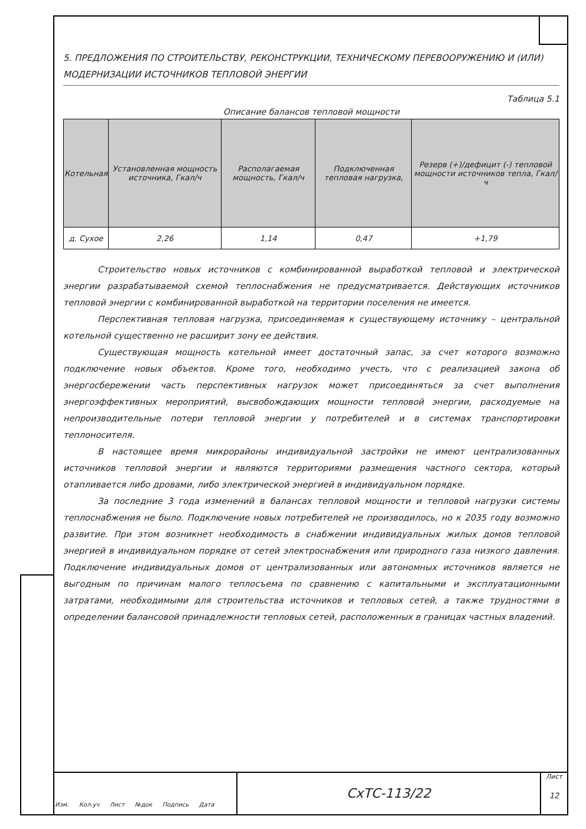5. ПРЕДЛОЖЕНИЯ ПО СТРОИТЕЛЬСТВУ, РЕКОНСТРУКЦИИ, ТЕХНИЧЕСКОМУ ПЕРЕВООРУЖЕНИЮ И (ИЛИ) МОДЕРНИЗАЦИИ ИСТОЧНИКОВ ТЕПЛОВОЙ ЭНЕРГИИ
Таблица 5.1
Описание балансов тепловой мощности
| Котельная | Установленная мощность источника, Гкал/ч | Располагаемая мощность, Гкал/ч | Подключенная тепловая нагрузка, | Резерв (+)/дефицит (-) тепловой мощности источников тепла, Гкал/ч |
| --- | --- | --- | --- | --- |
| д. Сухое | 2,26 | 1,14 | 0,47 | +1,79 |
Строительство новых источников с комбинированной выработкой тепловой и электрической энергии разрабатываемой схемой теплоснабжения не предусматривается. Действующих источников тепловой энергии с комбинированной выработкой на территории поселения не имеется.
Перспективная тепловая нагрузка, присоединяемая к существующему источнику – центральной котельной существенно не расширит зону ее действия.
Существующая мощность котельной имеет достаточный запас, за счет которого возможно подключение новых объектов. Кроме того, необходимо учесть, что с реализацией закона об энергосбережении часть перспективных нагрузок может присоединяться за счет выполнения энергоэффективных мероприятий, высвобождающих мощности тепловой энергии, расходуемые на непроизводительные потери тепловой энергии у потребителей и в системах транспортировки теплоносителя.
В настоящее время микрорайоны индивидуальной застройки не имеют централизованных источников тепловой энергии и являются территориями размещения частного сектора, который отапливается либо дровами, либо электрической энергией в индивидуальном порядке.
За последние 3 года изменений в балансах тепловой мощности и тепловой нагрузки системы теплоснабжения не было. Подключение новых потребителей не производилось, но к 2035 году возможно развитие. При этом возникнет необходимость в снабжении индивидуальных жилых домов тепловой энергией в индивидуальном порядке от сетей электроснабжения или природного газа низкого давления. Подключение индивидуальных домов от централизованных или автономных источников является не выгодным по причинам малого теплосъема по сравнению с капитальными и эксплуатационными затратами, необходимыми для строительства источников и тепловых сетей, а также трудностями в определении балансовой принадлежности тепловых сетей, расположенных в границах частных владений.
СхТС-113/22
Лист
12
Изм. Кол.уч Лист №док Подпись Дата